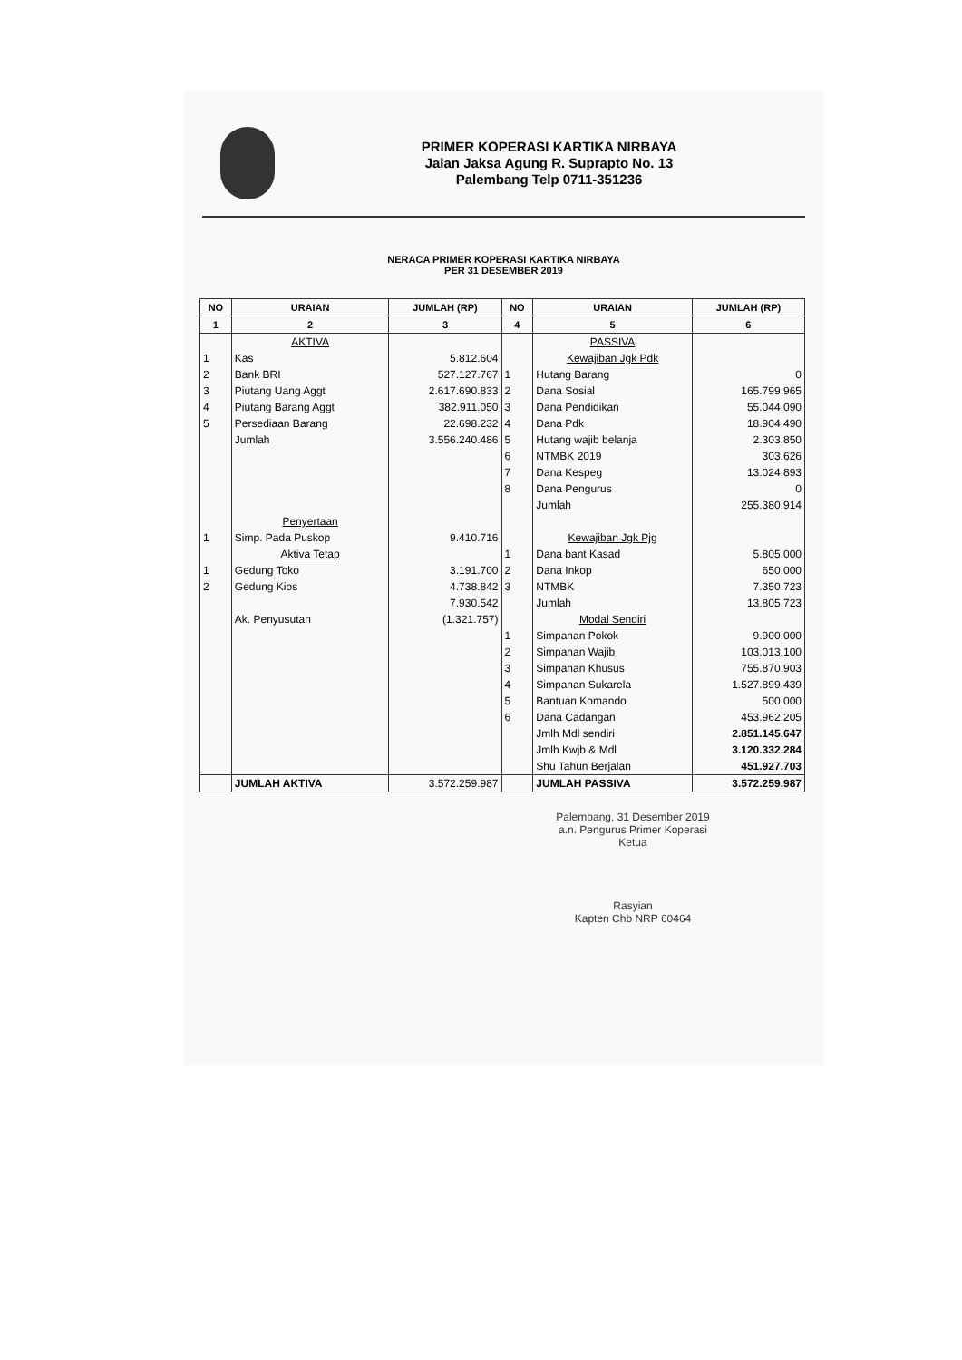PRIMER KOPERASI KARTIKA NIRBAYA
Jalan Jaksa Agung R. Suprapto No. 13
Palembang Telp 0711-351236
NERACA PRIMER KOPERASI KARTIKA NIRBAYA
PER 31 DESEMBER 2019
| NO | URAIAN | JUMLAH (RP) | NO | URAIAN | JUMLAH (RP) |
| --- | --- | --- | --- | --- | --- |
| 1 | 2 | 3 | 4 | 5 | 6 |
| | AKTIVA | | | PASSIVA | |
| 1 | Kas | 5.812.604 | | Kewajiban Jgk Pdk | |
| 2 | Bank BRI | 527.127.767 | 1 | Hutang Barang | 0 |
| 3 | Piutang Uang Aggt | 2.617.690.833 | 2 | Dana Sosial | 165.799.965 |
| 4 | Piutang Barang Aggt | 382.911.050 | 3 | Dana Pendidikan | 55.044.090 |
| 5 | Persediaan Barang | 22.698.232 | 4 | Dana Pdk | 18.904.490 |
| | Jumlah | 3.556.240.486 | 5 | Hutang wajib belanja | 2.303.850 |
| | | | 6 | NTMBK 2019 | 303.626 |
| | | | 7 | Dana Kespeg | 13.024.893 |
| | | | 8 | Dana Pengurus | 0 |
| | | | | Jumlah | 255.380.914 |
| | Penyertaan | | | | |
| 1 | Simp. Pada Puskop | 9.410.716 | | Kewajiban Jgk Pjg | |
| | Aktiva Tetap | | 1 | Dana bant Kasad | 5.805.000 |
| 1 | Gedung Toko | 3.191.700 | 2 | Dana Inkop | 650.000 |
| 2 | Gedung Kios | 4.738.842 | 3 | NTMBK | 7.350.723 |
| | | 7.930.542 | | Jumlah | 13.805.723 |
| | Ak. Penyusutan | (1.321.757) | | Modal Sendiri | |
| | | | 1 | Simpanan Pokok | 9.900.000 |
| | | | 2 | Simpanan Wajib | 103.013.100 |
| | | | 3 | Simpanan Khusus | 755.870.903 |
| | | | 4 | Simpanan Sukarela | 1.527.899.439 |
| | | | 5 | Bantuan Komando | 500.000 |
| | | | 6 | Dana Cadangan | 453.962.205 |
| | | | | Jmlh Mdl sendiri | 2.851.145.647 |
| | | | | Jmlh Kwjb & Mdl | 3.120.332.284 |
| | | | | Shu Tahun Berjalan | 451.927.703 |
| | JUMLAH AKTIVA | 3.572.259.987 | | JUMLAH PASSIVA | 3.572.259.987 |
Palembang, 31 Desember 2019
a.n. Pengurus Primer Koperasi
Ketua
Rasyian
Kapten Chb NRP 60464